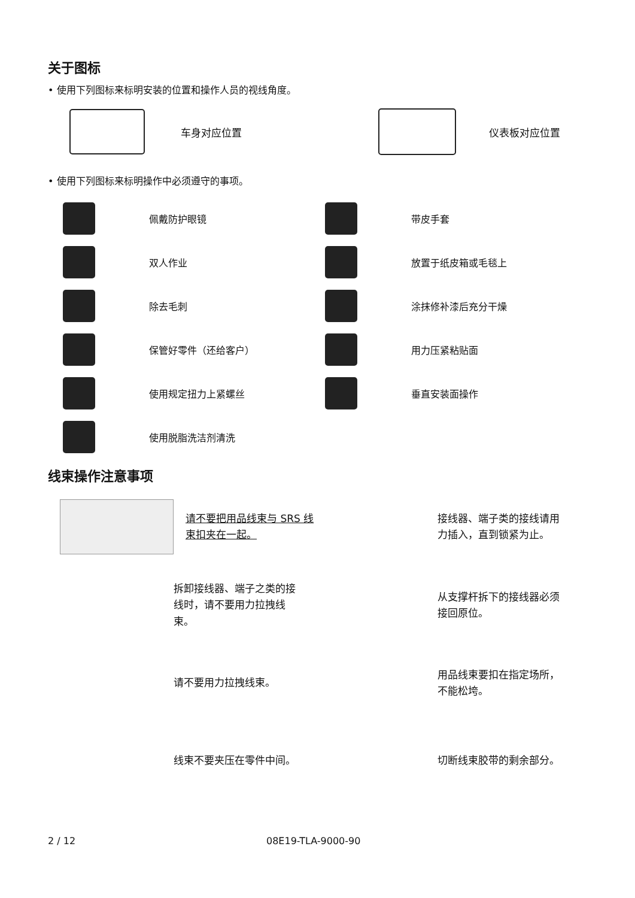关于图标
• 使用下列图标来标明安装的位置和操作人员的视线角度。
车身对应位置 仪表板对应位置
• 使用下列图标来标明操作中必须遵守的事项。
佩戴防护眼镜
带皮手套
双人作业
放置于纸皮箱或毛毯上
除去毛刺
涂抹修补漆后充分干燥
保管好零件（还给客户）
用力压紧粘贴面
使用规定扭力上紧螺丝
垂直安装面操作
使用脱脂洗洁剂清洗
线束操作注意事项
请不要把用品线束与 SRS 线束扣夹在一起。
接线器、端子类的接线请用力插入，直到锁紧为止。
拆卸接线器、端子之类的接线时，请不要用力拉拽线束。
从支撑杆拆下的接线器必须接回原位。
请不要用力拉拽线束。
用品线束要扣在指定场所，不能松垮。
线束不要夹压在零件中间。
切断线束胶带的剩余部分。
2 / 12 08E19-TLA-9000-90